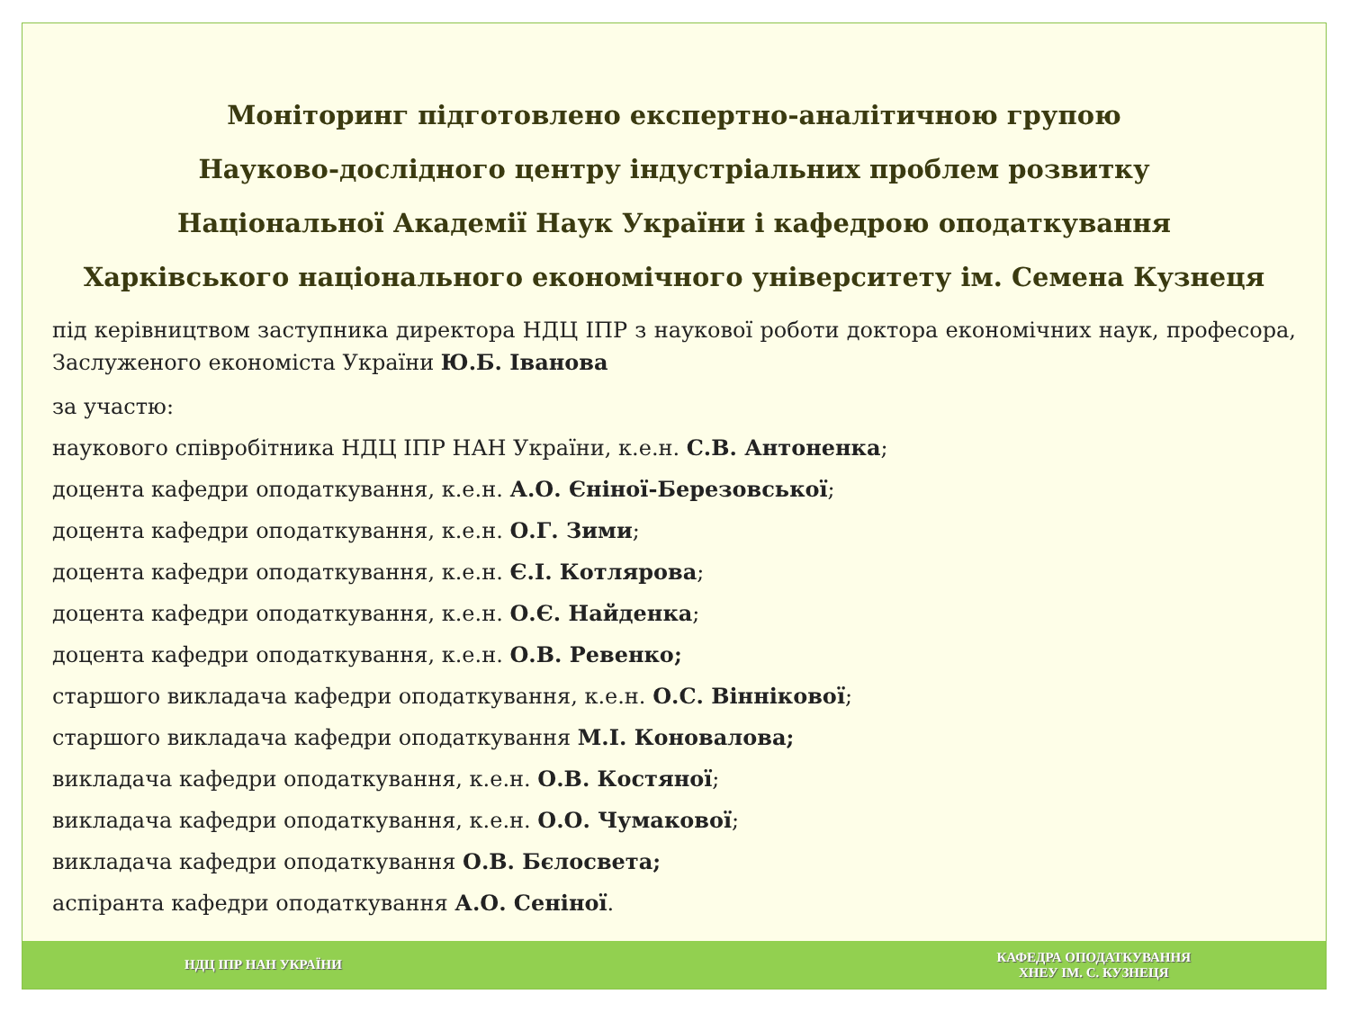Моніторинг підготовлено експертно-аналітичною групою
Науково-дослідного центру індустріальних проблем розвитку
Національної Академії Наук України і кафедрою оподаткування
Харківського національного економічного університету ім. Семена Кузнеця
під керівництвом заступника директора НДЦ ІПР з наукової роботи доктора економічних наук, професора, Заслуженого економіста України Ю.Б. Іванова
за участю:
наукового співробітника НДЦ ІПР НАН України, к.е.н. С.В. Антоненка;
доцента кафедри оподаткування, к.е.н. А.О. Єніної-Березовської;
доцента кафедри оподаткування, к.е.н. О.Г. Зими;
доцента кафедри оподаткування, к.е.н. Є.І. Котлярова;
доцента кафедри оподаткування, к.е.н. О.Є. Найденка;
доцента кафедри оподаткування, к.е.н. О.В. Ревенко;
старшого викладача кафедри оподаткування, к.е.н. О.С. Віннікової;
старшого викладача кафедри оподаткування М.І. Коновалова;
викладача кафедри оподаткування, к.е.н. О.В. Костяної;
викладача кафедри оподаткування, к.е.н. О.О. Чумакової;
викладача кафедри оподаткування О.В. Бєлосвета;
аспіранта кафедри оподаткування А.О. Сеніної.
НДЦ ІПР НАН УКРАЇНИ
КАФЕДРА ОПОДАТКУВАННЯ
ХНЕУ ІМ. С. КУЗНЕЦЯ